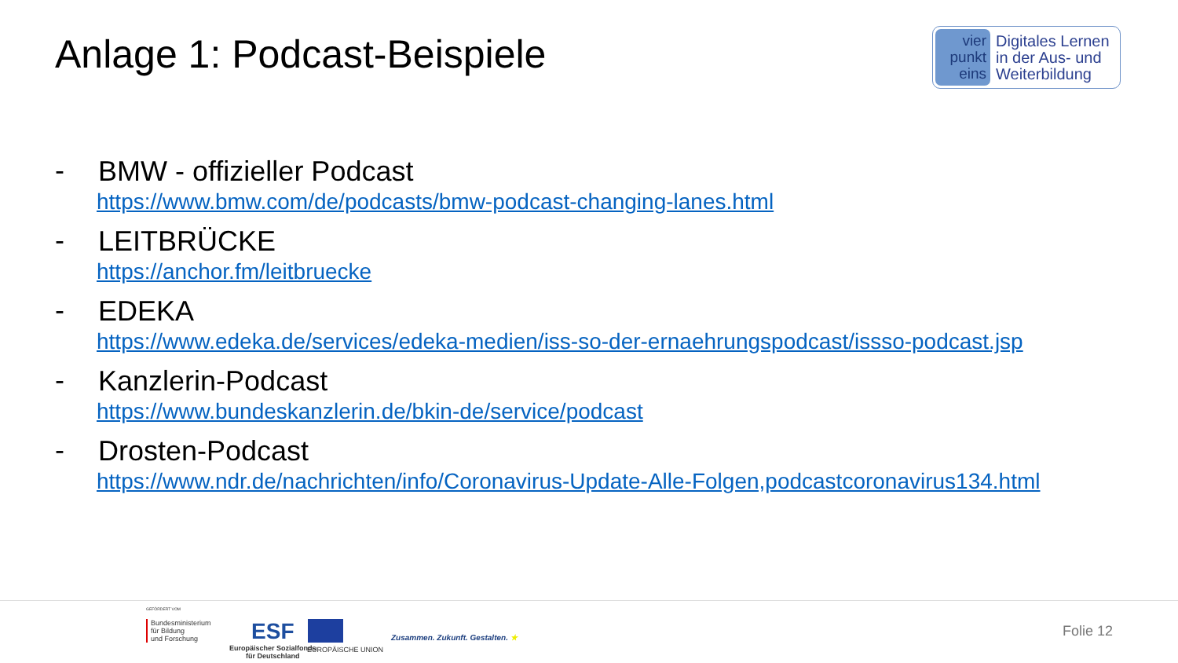Anlage 1: Podcast-Beispiele
vier
punkt
eins
Digitales Lernen
in der Aus- und
Weiterbildung
-
BMW - offizieller Podcast
https://www.bmw.com/de/podcasts/bmw-podcast-changing-lanes.html
-
LEITBRÜCKE
https://anchor.fm/leitbruecke
-
EDEKA
https://www.edeka.de/services/edeka-medien/iss-so-der-ernaehrungspodcast/issso-podcast.jsp
-
Kanzlerin-Podcast
https://www.bundeskanzlerin.de/bkin-de/service/podcast
-
Drosten-Podcast
https://www.ndr.de/nachrichten/info/Coronavirus-Update-Alle-Folgen,podcastcoronavirus134.html
GEFÖRDERT VOM
Bundesministerium
für Bildung
und Forschung
ESF
Europäischer Sozialfonds
für Deutschland
EUROPÄISCHE UNION
Zusammen. Zukunft. Gestalten. ★
Folie 12